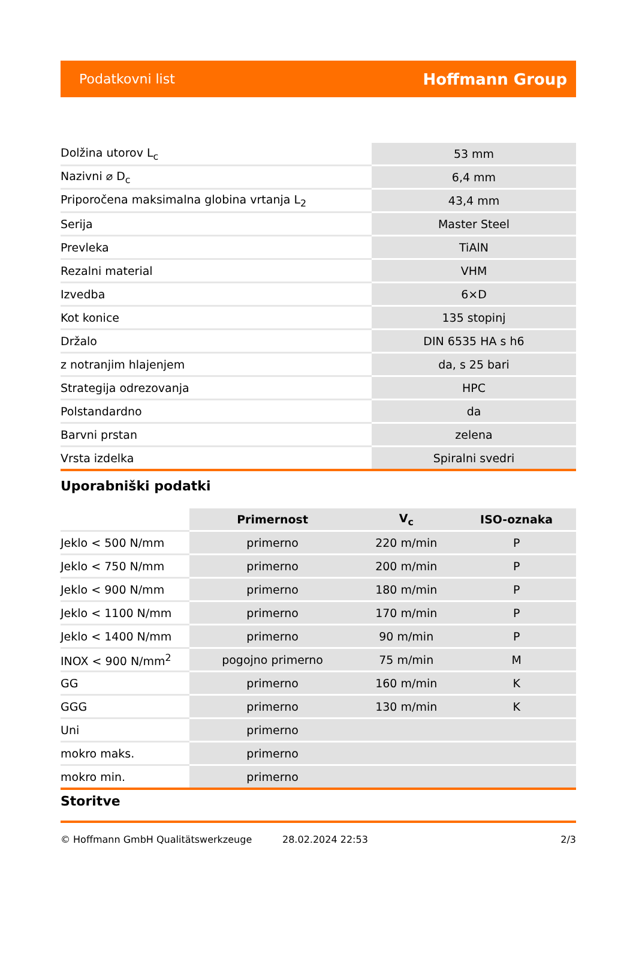Podatkovni list Hoffmann Group
| Dolžina utorov L<sub>c</sub> | 53 mm |
| Nazivni ⌀ D<sub>c</sub> | 6,4 mm |
| Priporočena maksimalna globina vrtanja L<sub>2</sub> | 43,4 mm |
| Serija | Master Steel |
| Prevleka | TiAlN |
| Rezalni material | VHM |
| Izvedba | 6×D |
| Kot konice | 135 stopinj |
| Držalo | DIN 6535 HA s h6 |
| z notranjim hlajenjem | da, s 25 bari |
| Strategija odrezovanja | HPC |
| Polstandardno | da |
| Barvni prstan | zelena |
| Vrsta izdelka | Spiralni svedri |
Uporabniški podatki
| | Primernost | V<sub>c</sub> | ISO-oznaka |
| Jeklo < 500 N/mm | primerno | 220 m/min | P |
| Jeklo < 750 N/mm | primerno | 200 m/min | P |
| Jeklo < 900 N/mm | primerno | 180 m/min | P |
| Jeklo < 1100 N/mm | primerno | 170 m/min | P |
| Jeklo < 1400 N/mm | primerno | 90 m/min | P |
| INOX < 900 N/mm<sup>2</sup> | pogojno primerno | 75 m/min | M |
| GG | primerno | 160 m/min | K |
| GGG | primerno | 130 m/min | K |
| Uni | primerno | | |
| mokro maks. | primerno | | |
| mokro min. | primerno | | |
Storitve
© Hoffmann GmbH Qualitätswerkzeuge 28.02.2024 22:53 2/3